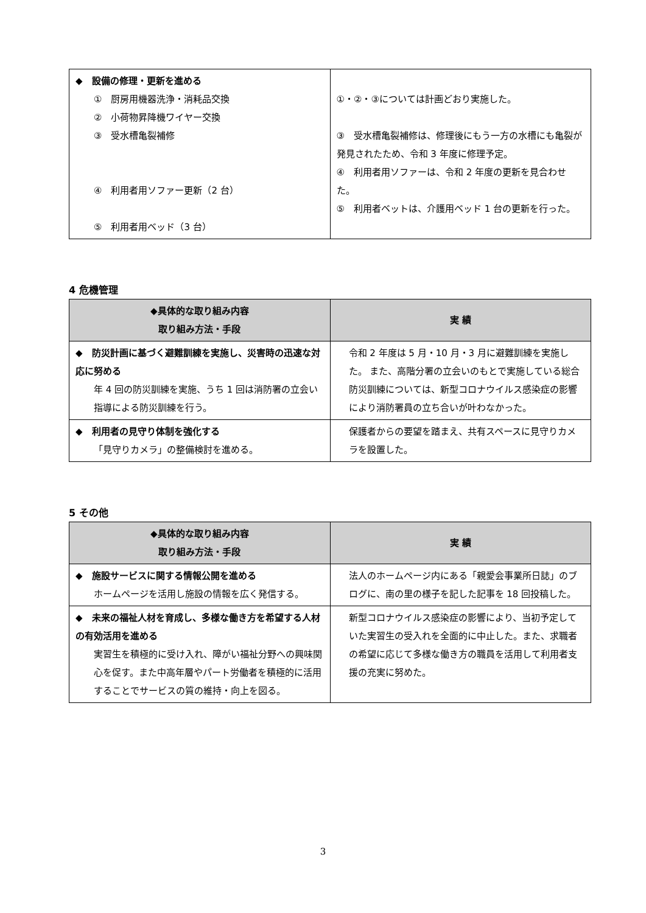| ◆ 設備の修理・更新を進める ① 厨房用機器洗浄・消耗品交換 ② 小荷物昇降機ワイヤー交換 ③ 受水槽亀裂補修 ④ 利用者用ソファー更新（2 台） ⑤ 利用者用ベッド（3 台） | ①・②・③については計画どおり実施した。 ③ 受水槽亀裂補修は、修理後にもう一方の水槽にも亀裂が発見されたため、令和 3 年度に修理予定。 ④ 利用者用ソファーは、令和 2 年度の更新を見合わせた。 ⑤ 利用者ベットは、介護用ベッド 1 台の更新を行った。 |
4 危機管理
| ◆具体的な取り組み内容 取り組み方法・手段 | 実 績 |
| --- | --- |
| ◆ 防災計画に基づく避難訓練を実施し、災害時の迅速な対応に努める 年 4 回の防災訓練を実施、うち 1 回は消防署の立会い指導による防災訓練を行う。 | 令和 2 年度は 5 月・10 月・3 月に避難訓練を実施した。 また、高階分署の立会いのもとで実施している総合防災訓練については、新型コロナウイルス感染症の影響により消防署員の立ち合いが叶わなかった。 |
| ◆ 利用者の見守り体制を強化する 「見守りカメラ」の整備検討を進める。 | 保護者からの要望を踏まえ、共有スペースに見守りカメラを設置した。 |
5 その他
| ◆具体的な取り組み内容 取り組み方法・手段 | 実 績 |
| --- | --- |
| ◆ 施設サービスに関する情報公開を進める ホームページを活用し施設の情報を広く発信する。 | 法人のホームページ内にある「親愛会事業所日誌」のブログに、南の里の様子を記した記事を 18 回投稿した。 |
| ◆ 未来の福祉人材を育成し、多様な働き方を希望する人材の有効活用を進める 実習生を積極的に受け入れ、障がい福祉分野への興味関心を促す。また中高年層やパート労働者を積極的に活用することでサービスの質の維持・向上を図る。 | 新型コロナウイルス感染症の影響により、当初予定していた実習生の受入れを全面的に中止した。また、求職者の希望に応じて多様な働き方の職員を活用して利用者支援の充実に努めた。 |
3